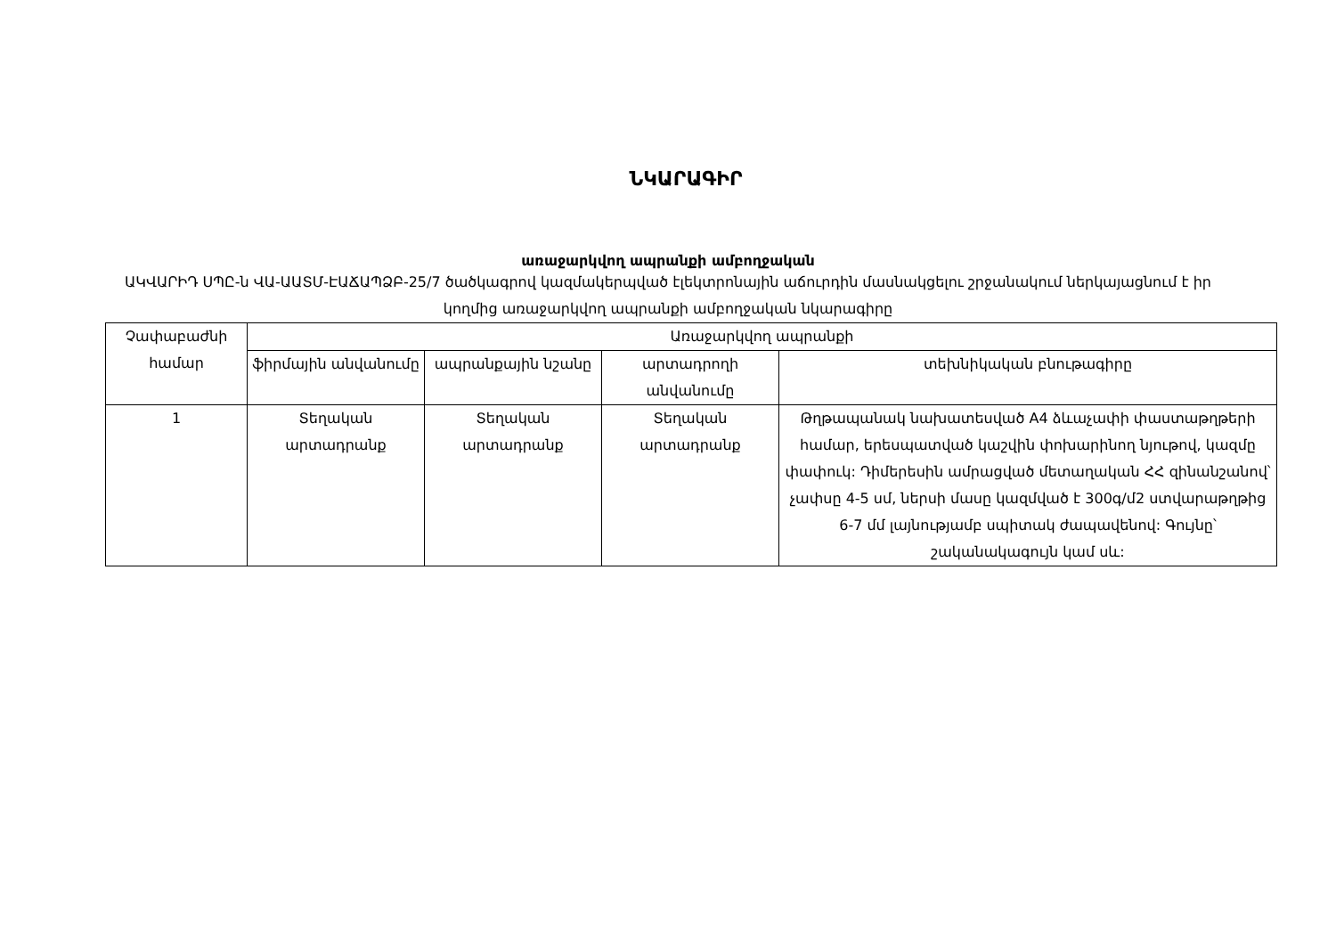ՆԿԱՐԱԳԻՐ
առաջարկվող ապրանքի ամբողջական
ԱԿՎԱՐԻԴ ՍՊԸ-ն ՎԱ-ԱԱՏՄ-ԷԱՃԱՊՁԲ-25/7 ծածկագրով կազմակերպված էլեկտրոնային աճուրդին մասնակցելու շրջանակում ներկայացնում է իր կողմից առաջարկվող ապրանքի ամբողջական նկարագիրը
| Չափաբաժնի համար | Առաջարկվող ապրանքի | | | |
| --- | --- | --- | --- | --- |
| | ֆիրմային անվանումը | ապրանքային նշանը | արտադրողի անվանումը | տեխնիկական բնութագիրը |
| 1 | Տեղական արտադրանք | Տեղական արտադրանք | Տեղական արտադրանք | Թղթապանակ նախատեսված A4 ձևաչափի փաստաթղթերի համար, երեսպատված կաշվին փոխարինող նյութով, կազմը փափուկ: Դիմերեսին ամրացված մետաղական ՀՀ զինանշանով՝ չափսը 4-5 սմ, ներսի մասը կազմված է 300գ/մ2 ստվարաթղթից 6-7 մմ լայնությամբ սպիտակ ժապավենով: Գույնը՝ շականակագույն կամ սև: |